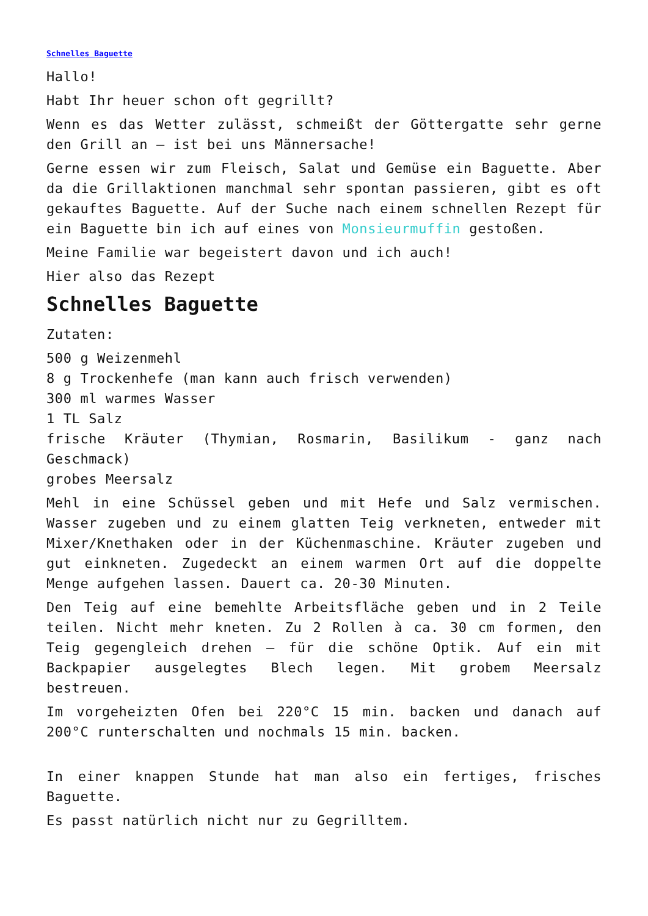Schnelles Baguette
Hallo!
Habt Ihr heuer schon oft gegrillt?
Wenn es das Wetter zulässt, schmeißt der Göttergatte sehr gerne den Grill an – ist bei uns Männersache!
Gerne essen wir zum Fleisch, Salat und Gemüse ein Baguette. Aber da die Grillaktionen manchmal sehr spontan passieren, gibt es oft gekauftes Baguette. Auf der Suche nach einem schnellen Rezept für ein Baguette bin ich auf eines von Monsieurmuffin gestoßen.
Meine Familie war begeistert davon und ich auch!
Hier also das Rezept
Schnelles Baguette
Zutaten:
500 g Weizenmehl
8 g Trockenhefe (man kann auch frisch verwenden)
300 ml warmes Wasser
1 TL Salz
frische Kräuter (Thymian, Rosmarin, Basilikum - ganz nach Geschmack)
grobes Meersalz
Mehl in eine Schüssel geben und mit Hefe und Salz vermischen. Wasser zugeben und zu einem glatten Teig verkneten, entweder mit Mixer/Knethaken oder in der Küchenmaschine. Kräuter zugeben und gut einkneten. Zugedeckt an einem warmen Ort auf die doppelte Menge aufgehen lassen. Dauert ca. 20-30 Minuten.
Den Teig auf eine bemehlte Arbeitsfläche geben und in 2 Teile teilen. Nicht mehr kneten. Zu 2 Rollen à ca. 30 cm formen, den Teig gegengleich drehen – für die schöne Optik. Auf ein mit Backpapier ausgelegtes Blech legen. Mit grobem Meersalz bestreuen.
Im vorgeheizten Ofen bei 220°C 15 min. backen und danach auf 200°C runterschalten und nochmals 15 min. backen.
In einer knappen Stunde hat man also ein fertiges, frisches Baguette.
Es passt natürlich nicht nur zu Gegrilltem.